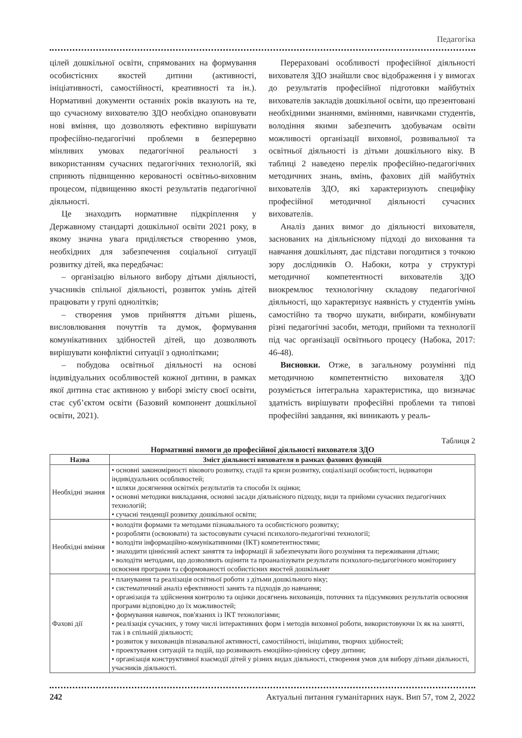Педагогіка
цілей дошкільної освіти, спрямованих на формування особистісних якостей дитини (активності, ініціативності, самостійності, креативності та ін.). Нормативні документи останніх років вказують на те, що сучасному вихователю ЗДО необхідно опановувати нові вміння, що дозволяють ефективно вирішувати професійно-педагогічні проблеми в безперервно мінливих умовах педагогічної реальності з використанням сучасних педагогічних технологій, які сприяють підвищенню керованості освітньо-виховним процесом, підвищенню якості результатів педагогічної діяльності.
Це знаходить нормативне підкріплення у Державному стандарті дошкільної освіти 2021 року, в якому значна увага приділяється створенню умов, необхідних для забезпечення соціальної ситуації розвитку дітей, яка передбачає:
– організацію вільного вибору дітьми діяльності, учасників спільної діяльності, розвиток умінь дітей працювати у групі однолітків;
– створення умов прийняття дітьми рішень, висловлювання почуттів та думок, формування комунікативних здібностей дітей, що дозволяють вирішувати конфліктні ситуації з однолітками;
– побудова освітньої діяльності на основі індивідуальних особливостей кожної дитини, в рамках якої дитина стає активною у виборі змісту своєї освіти, стає суб’єктом освіти (Базовий компонент дошкільної освіти, 2021).
Перераховані особливості професійної діяльності вихователя ЗДО знайшли своє відображення і у вимогах до результатів професійної підготовки майбутніх вихователів закладів дошкільної освіти, що презентовані необхідними знаннями, вміннями, навичками студентів, володіння якими забезпечить здобувачам освіти можливості організації виховної, розвивальної та освітньої діяльності із дітьми дошкільного віку. В таблиці 2 наведено перелік професійно-педагогічних методичних знань, вмінь, фахових дій майбутніх вихователів ЗДО, які характеризують специфіку професійної методичної діяльності сучасних вихователів.
Аналіз даних вимог до діяльності вихователя, заснованих на діяльнісному підході до виховання та навчання дошкільнят, дає підстави погодитися з точкою зору дослідників О. Набоки, котра у структурі методичної компетентності вихователів ЗДО виокремлює технологічну складову педагогічної діяльності, що характеризує наявність у студентів умінь самостійно та творчо шукати, вибирати, комбінувати різні педагогічні засоби, методи, прийоми та технології під час організації освітнього процесу (Набока, 2017: 46-48).
Висновки. Отже, в загальному розумінні під методичною компетентністю вихователя ЗДО розуміється інтегральна характеристика, що визначає здатність вирішувати професійні проблеми та типові професійні завдання, які виникають у реаль-
Таблиця 2
Нормативні вимоги до професійної діяльності вихователя ЗДО
| Назва | Зміст діяльності вихователя в рамках фахових функцій |
| --- | --- |
| Необхідні знання | • основні закономірності вікового розвитку, стадії та кризи розвитку, соціалізації особистості, індикатори індивідуальних особливостей; • шляхи досягнення освітніх результатів та способи їх оцінки; • основні методики викладання, основні засади діяльнісного підходу, види та прийоми сучасних педагогічних технологій; • сучасні тенденції розвитку дошкільної освіти; |
| Необхідні вміння | • володіти формами та методами пізнавального та особистісного розвитку; • розробляти (освоювати) та застосовувати сучасні психолого-педагогічні технології; • володіти інформаційно-комунікативними (ІКТ) компетентностями; • знаходити ціннісний аспект заняття та інформації й забезпечувати його розуміння та переживання дітьми; • володіти методами, що дозволяють оцінити та проаналізувати результати психолого-педагогічного моніторингу освоєння програми та сформованості особистісних якостей дошкільнят |
| Фахові дії | • планування та реалізація освітньої роботи з дітьми дошкільного віку; • систематичний аналіз ефективності занять та підходів до навчання; • організація та здійснення контролю та оцінки досягнень вихованців, поточних та підсумкових результатів освоєння програми відповідно до їх можливостей; • формування навичок, пов'язаних із ІКТ технологіями; • реалізація сучасних, у тому числі інтерактивних форм і методів виховної роботи, використовуючи їх як на занятті, так і в спільній діяльності; • розвиток у вихованців пізнавальної активності, самостійності, ініціативи, творчих здібностей; • проектування ситуацій та подій, що розвивають емоційно-ціннісну сферу дитини; • організація конструктивної взаємодії дітей у різних видах діяльності, створення умов для вибору дітьми діяльності, учасників діяльності. |
242 Актуальні питання гуманітарних наук. Вип 57, том 2, 2022